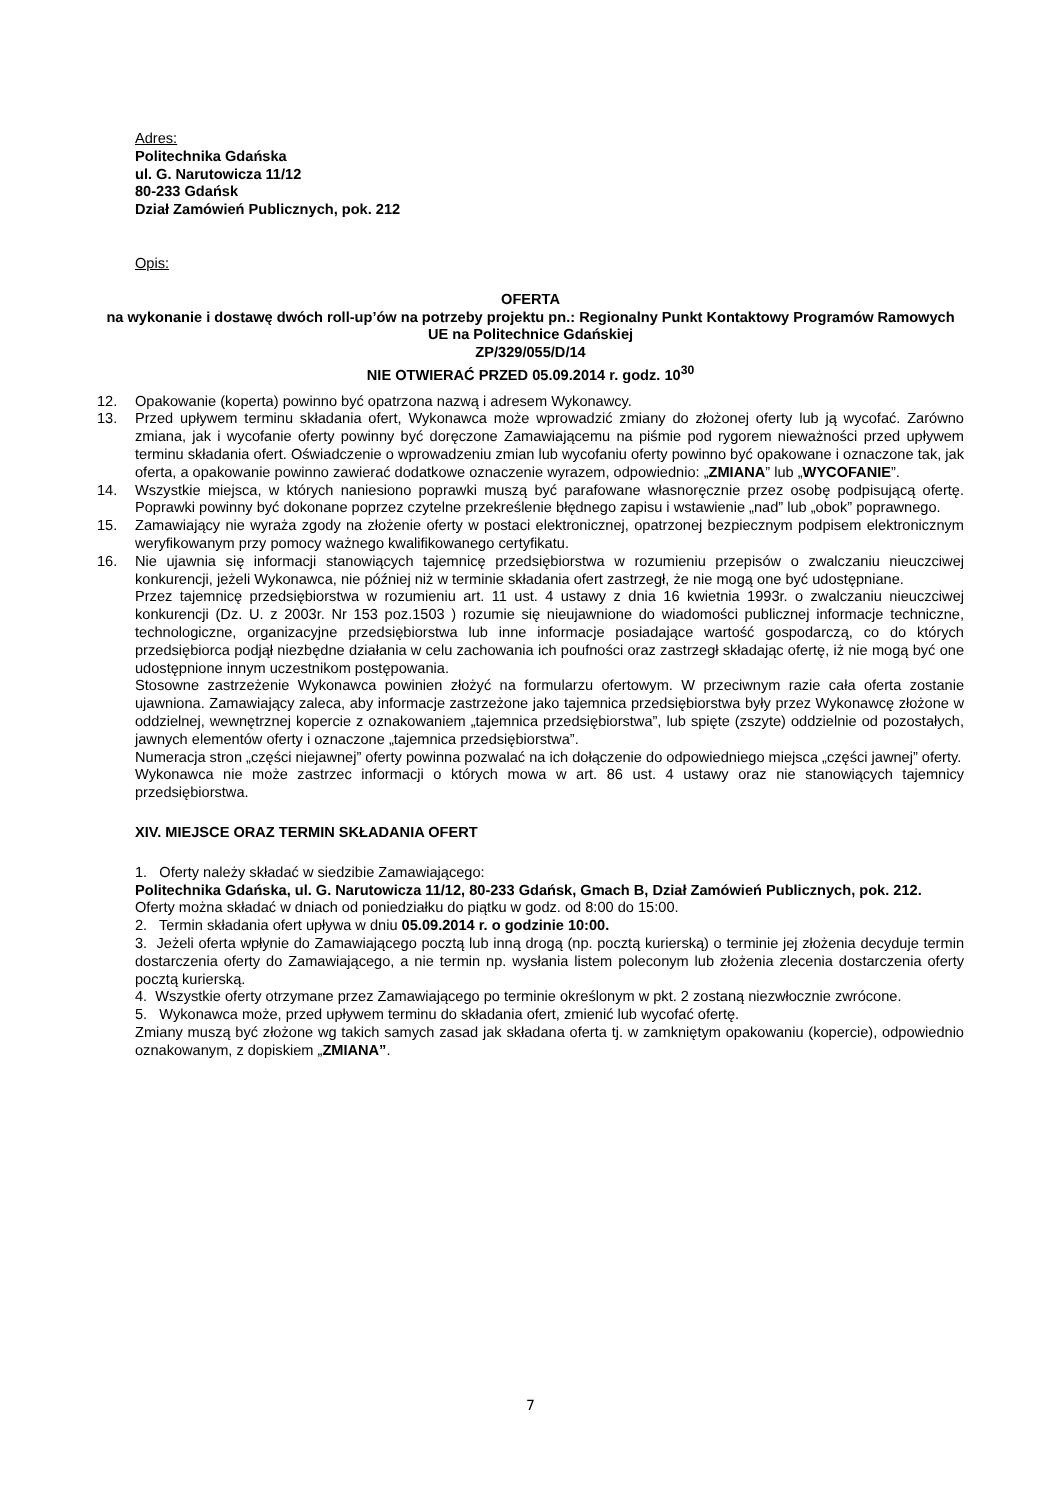Adres:
Politechnika Gdańska
ul. G. Narutowicza 11/12
80-233 Gdańsk
Dział Zamówień Publicznych, pok. 212
Opis:
OFERTA
na wykonanie i dostawę dwóch roll-up’ów na potrzeby projektu pn.: Regionalny Punkt Kontaktowy Programów Ramowych UE na Politechnice Gdańskiej
ZP/329/055/D/14
NIE OTWIERAĆ PRZED 05.09.2014 r. godz. 10<sup>30</sup>
12. Opakowanie (koperta) powinno być opatrzona nazwą i adresem Wykonawcy.
13. Przed upływem terminu składania ofert, Wykonawca może wprowadzić zmiany do złożonej oferty lub ją wycofać. Zarówno zmiana, jak i wycofanie oferty powinny być doręczone Zamawiającemu na piśmie pod rygorem nieważności przed upływem terminu składania ofert. Oświadczenie o wprowadzeniu zmian lub wycofaniu oferty powinno być opakowane i oznaczone tak, jak oferta, a opakowanie powinno zawierać dodatkowe oznaczenie wyrazem, odpowiednio: „ZMIANA” lub „WYCOFANIE”.
14. Wszystkie miejsca, w których naniesiono poprawki muszą być parafowane własnoręcznie przez osobę podpisującą ofertę. Poprawki powinny być dokonane poprzez czytelne przekreślenie błędnego zapisu i wstawienie „nad” lub „obok” poprawnego.
15. Zamawiający nie wyraża zgody na złożenie oferty w postaci elektronicznej, opatrzonej bezpiecznym podpisem elektronicznym weryfikowanym przy pomocy ważnego kwalifikowanego certyfikatu.
16. Nie ujawnia się informacji stanowiących tajemnicę przedsiębiorstwa w rozumieniu przepisów o zwalczaniu nieuczciwej konkurencji, jeżeli Wykonawca, nie później niż w terminie składania ofert zastrzegł, że nie mogą one być udostępniane.
Przez tajemnicę przedsiębiorstwa w rozumieniu art. 11 ust. 4 ustawy z dnia 16 kwietnia 1993r. o zwalczaniu nieuczciwej konkurencji (Dz. U. z 2003r. Nr 153 poz.1503 ) rozumie się nieujawnione do wiadomości publicznej informacje techniczne, technologiczne, organizacyjne przedsiębiorstwa lub inne informacje posiadające wartość gospodarczą, co do których przedsiębiorca podjął niezbędne działania w celu zachowania ich poufności oraz zastrzegł składając ofertę, iż nie mogą być one udostępnione innym uczestnikom postępowania.
Stosowne zastrzeżenie Wykonawca powinien złożyć na formularzu ofertowym. W przeciwnym razie cała oferta zostanie ujawniona. Zamawiający zaleca, aby informacje zastrzeżone jako tajemnica przedsiębiorstwa były przez Wykonawcę złożone w oddzielnej, wewnętrznej kopercie z oznakowaniem „tajemnica przedsiębiorstwa”, lub spięte (zszyte) oddzielnie od pozostałych, jawnych elementów oferty i oznaczone „tajemnica przedsiębiorstwa”.
Numeracja stron „części niejawnej” oferty powinna pozwalać na ich dołączenie do odpowiedniego miejsca „części jawnej” oferty.
Wykonawca nie może zastrzec informacji o których mowa w art. 86 ust. 4 ustawy oraz nie stanowiących tajemnicy przedsiębiorstwa.
XIV. MIEJSCE ORAZ TERMIN SKŁADANIA OFERT
1. Oferty należy składać w siedzibie Zamawiającego:
Politechnika Gdańska, ul. G. Narutowicza 11/12, 80-233 Gdańsk, Gmach B, Dział Zamówień Publicznych, pok. 212.
Oferty można składać w dniach od poniedziałku do piątku w godz. od 8:00 do 15:00.
2. Termin składania ofert upływa w dniu 05.09.2014 r. o godzinie 10:00.
3. Jeżeli oferta wpłynie do Zamawiającego pocztą lub inną drogą (np. pocztą kurierską) o terminie jej złożenia decyduje termin dostarczenia oferty do Zamawiającego, a nie termin np. wysłania listem poleconym lub złożenia zlecenia dostarczenia oferty pocztą kurierską.
4. Wszystkie oferty otrzymane przez Zamawiającego po terminie określonym w pkt. 2 zostaną niezwłocznie zwrócone.
5. Wykonawca może, przed upływem terminu do składania ofert, zmienić lub wycofać ofertę.
Zmiany muszą być złożone wg takich samych zasad jak składana oferta tj. w zamkniętym opakowaniu (kopercie), odpowiednio oznakowanym, z dopiskiem „ZMIANA”.
7